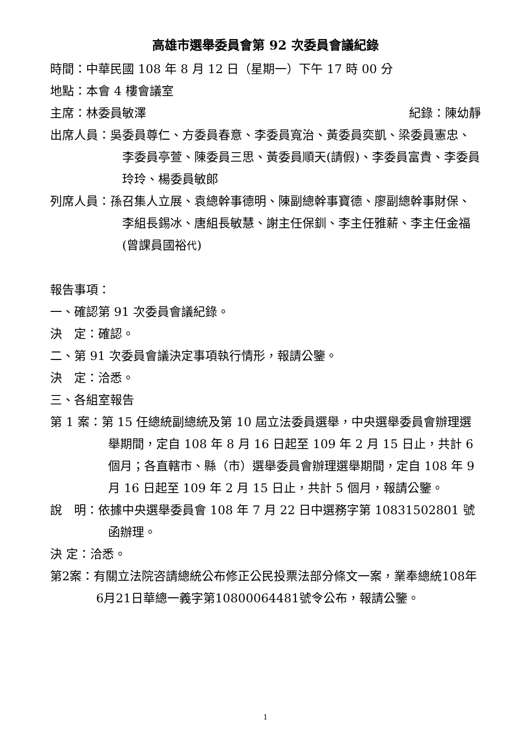高雄市選舉委員會第 92 次委員會議紀錄
時間：中華民國 108 年 8 月 12 日（星期一）下午 17 時 00 分
地點：本會 4 樓會議室
主席：林委員敏澤 紀錄：陳幼靜
出席人員：吳委員尊仁、方委員春意、李委員寬治、黃委員奕凱、梁委員憲忠、李委員亭萱、陳委員三思、黃委員順天(請假)、李委員富貴、李委員玲玲、楊委員敏郎
列席人員：孫召集人立展、袁總幹事德明、陳副總幹事寶德、廖副總幹事財保、李組長錫冰、唐組長敏慧、謝主任保釧、李主任雅薪、李主任金福(曾課員國裕代)
報告事項：
一、確認第 91 次委員會議紀錄。
決　定：確認。
二、第 91 次委員會議決定事項執行情形，報請公鑒。
決　定：洽悉。
三、各組室報告
第 1 案：第 15 任總統副總統及第 10 屆立法委員選舉，中央選舉委員會辦理選舉期間，定自 108 年 8 月 16 日起至 109 年 2 月 15 日止，共計 6 個月；各直轄市、縣（市）選舉委員會辦理選舉期間，定自 108 年 9 月 16 日起至 109 年 2 月 15 日止，共計 5 個月，報請公鑒。
說　明：依據中央選舉委員會 108 年 7 月 22 日中選務字第 10831502801 號函辦理。
決 定：洽悉。
第2案：有關立法院咨請總統公布修正公民投票法部分條文一案，業奉總統108年6月21日華總一義字第10800064481號令公布，報請公鑒。
1